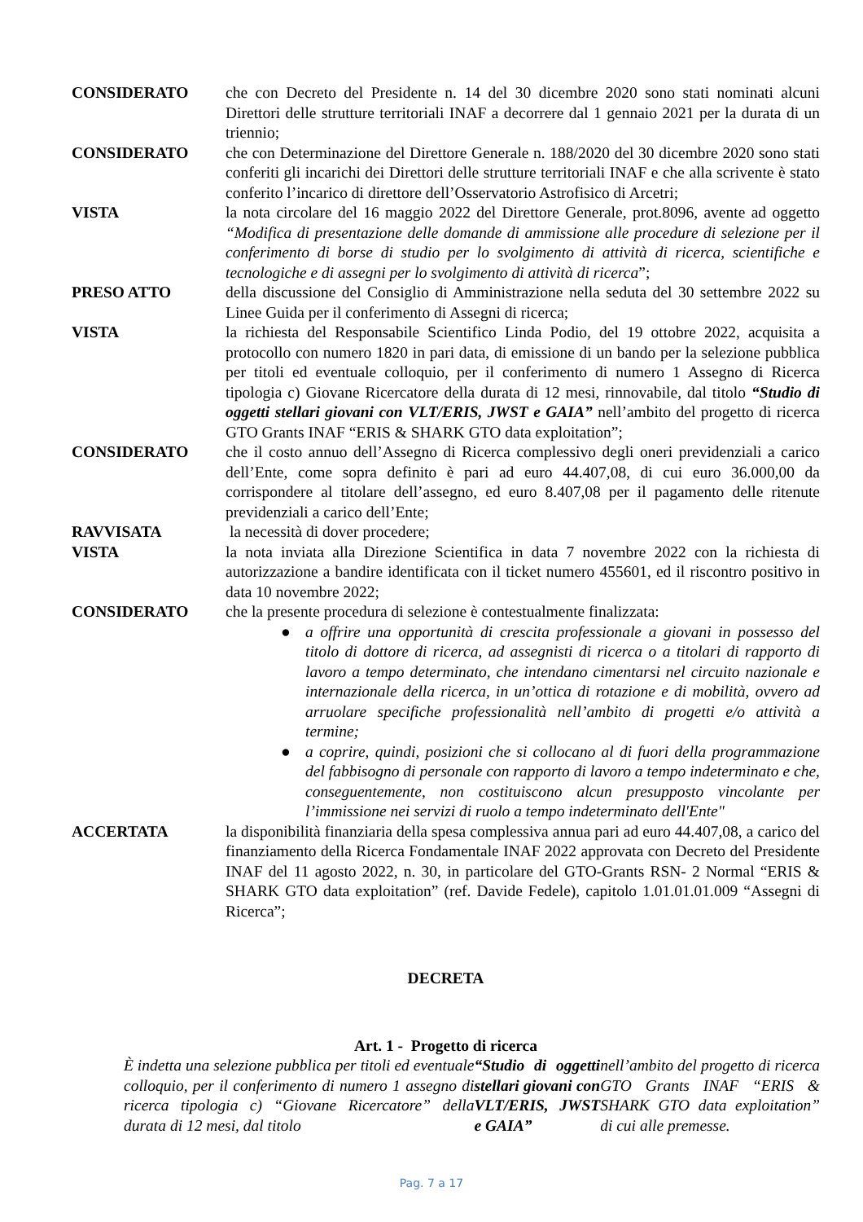CONSIDERATO che con Decreto del Presidente n. 14 del 30 dicembre 2020 sono stati nominati alcuni Direttori delle strutture territoriali INAF a decorrere dal 1 gennaio 2021 per la durata di un triennio;
CONSIDERATO che con Determinazione del Direttore Generale n. 188/2020 del 30 dicembre 2020 sono stati conferiti gli incarichi dei Direttori delle strutture territoriali INAF e che alla scrivente è stato conferito l’incarico di direttore dell’Osservatorio Astrofisico di Arcetri;
VISTA la nota circolare del 16 maggio 2022 del Direttore Generale, prot.8096, avente ad oggetto “Modifica di presentazione delle domande di ammissione alle procedure di selezione per il conferimento di borse di studio per lo svolgimento di attività di ricerca, scientifiche e tecnologiche e di assegni per lo svolgimento di attività di ricerca”;
PRESO ATTO della discussione del Consiglio di Amministrazione nella seduta del 30 settembre 2022 su Linee Guida per il conferimento di Assegni di ricerca;
VISTA la richiesta del Responsabile Scientifico Linda Podio, del 19 ottobre 2022, acquisita a protocollo con numero 1820 in pari data, di emissione di un bando per la selezione pubblica per titoli ed eventuale colloquio, per il conferimento di numero 1 Assegno di Ricerca tipologia c) Giovane Ricercatore della durata di 12 mesi, rinnovabile, dal titolo “Studio di oggetti stellari giovani con VLT/ERIS, JWST e GAIA” nell’ambito del progetto di ricerca GTO Grants INAF “ERIS & SHARK GTO data exploitation”;
CONSIDERATO che il costo annuo dell’Assegno di Ricerca complessivo degli oneri previdenziali a carico dell’Ente, come sopra definito è pari ad euro 44.407,08, di cui euro 36.000,00 da corrispondere al titolare dell’assegno, ed euro 8.407,08 per il pagamento delle ritenute previdenziali a carico dell’Ente;
RAVVISATA la necessità di dover procedere;
VISTA la nota inviata alla Direzione Scientifica in data 7 novembre 2022 con la richiesta di autorizzazione a bandire identificata con il ticket numero 455601, ed il riscontro positivo in data 10 novembre 2022;
CONSIDERATO che la presente procedura di selezione è contestualmente finalizzata:
● a offrire una opportunità di crescita professionale a giovani in possesso del titolo di dottore di ricerca, ad assegnisti di ricerca o a titolari di rapporto di lavoro a tempo determinato, che intendano cimentarsi nel circuito nazionale e internazionale della ricerca, in un’ottica di rotazione e di mobilità, ovvero ad arruolare specifiche professionalità nell’ambito di progetti e/o attività a termine;
● a coprire, quindi, posizioni che si collocano al di fuori della programmazione del fabbisogno di personale con rapporto di lavoro a tempo indeterminato e che, conseguentemente, non costituiscono alcun presupposto vincolante per l’immissione nei servizi di ruolo a tempo indeterminato dell'Ente"
ACCERTATA la disponibilità finanziaria della spesa complessiva annua pari ad euro 44.407,08, a carico del finanziamento della Ricerca Fondamentale INAF 2022 approvata con Decreto del Presidente INAF del 11 agosto 2022, n. 30, in particolare del GTO-Grants RSN- 2 Normal “ERIS & SHARK GTO data exploitation” (ref. Davide Fedele), capitolo 1.01.01.01.009 “Assegni di Ricerca”;
DECRETA
Art. 1 - Progetto di ricerca
È indetta una selezione pubblica per titoli ed eventuale colloquio, per il conferimento di numero 1 assegno di ricerca tipologia c) “Giovane Ricercatore” della durata di 12 mesi, dal titolo “Studio di oggetti stellari giovani con VLT/ERIS, JWST e GAIA” nell’ambito del progetto di ricerca GTO Grants INAF “ERIS & SHARK GTO data exploitation” di cui alle premesse.
Pag. 7 a 17